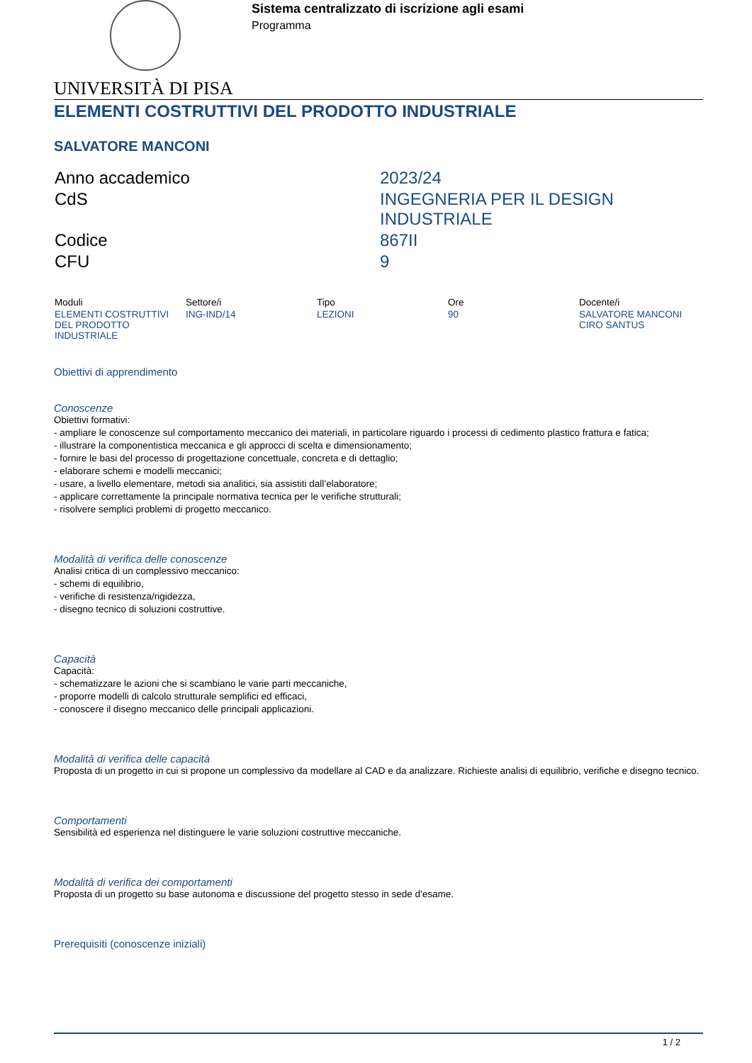Sistema centralizzato di iscrizione agli esami
Programma
UNIVERSITÀ DI PISA
ELEMENTI COSTRUTTIVI DEL PRODOTTO INDUSTRIALE
SALVATORE MANCONI
| Anno accademico | 2023/24 |
| CdS | INGEGNERIA PER IL DESIGN INDUSTRIALE |
| Codice | 867II |
| CFU | 9 |
| Moduli | Settore/i | Tipo | Ore | Docente/i |
| --- | --- | --- | --- | --- |
| ELEMENTI COSTRUTTIVI DEL PRODOTTO INDUSTRIALE | ING-IND/14 | LEZIONI | 90 | SALVATORE MANCONI CIRO SANTUS |
Obiettivi di apprendimento
Conoscenze
Obiettivi formativi:
- ampliare le conoscenze sul comportamento meccanico dei materiali, in particolare riguardo i processi di cedimento plastico frattura e fatica;
- illustrare la componentistica meccanica e gli approcci di scelta e dimensionamento;
- fornire le basi del processo di progettazione concettuale, concreta e di dettaglio;
- elaborare schemi e modelli meccanici;
- usare, a livello elementare, metodi sia analitici, sia assistiti dall’elaboratore;
- applicare correttamente la principale normativa tecnica per le verifiche strutturali;
- risolvere semplici problemi di progetto meccanico.
Modalità di verifica delle conoscenze
Analisi critica di un complessivo meccanico:
- schemi di equilibrio,
- verifiche di resistenza/rigidezza,
- disegno tecnico di soluzioni costruttive.
Capacità
Capacità:
- schematizzare le azioni che si scambiano le varie parti meccaniche,
- proporre modelli di calcolo strutturale semplifici ed efficaci,
- conoscere il disegno meccanico delle principali applicazioni.
Modalità di verifica delle capacità
Proposta di un progetto in cui si propone un complessivo da modellare al CAD e da analizzare. Richieste analisi di equilibrio, verifiche e disegno tecnico.
Comportamenti
Sensibilità ed esperienza nel distinguere le varie soluzioni costruttive meccaniche.
Modalità di verifica dei comportamenti
Proposta di un progetto su base autonoma e discussione del progetto stesso in sede d'esame.
Prerequisiti (conoscenze iniziali)
1 / 2